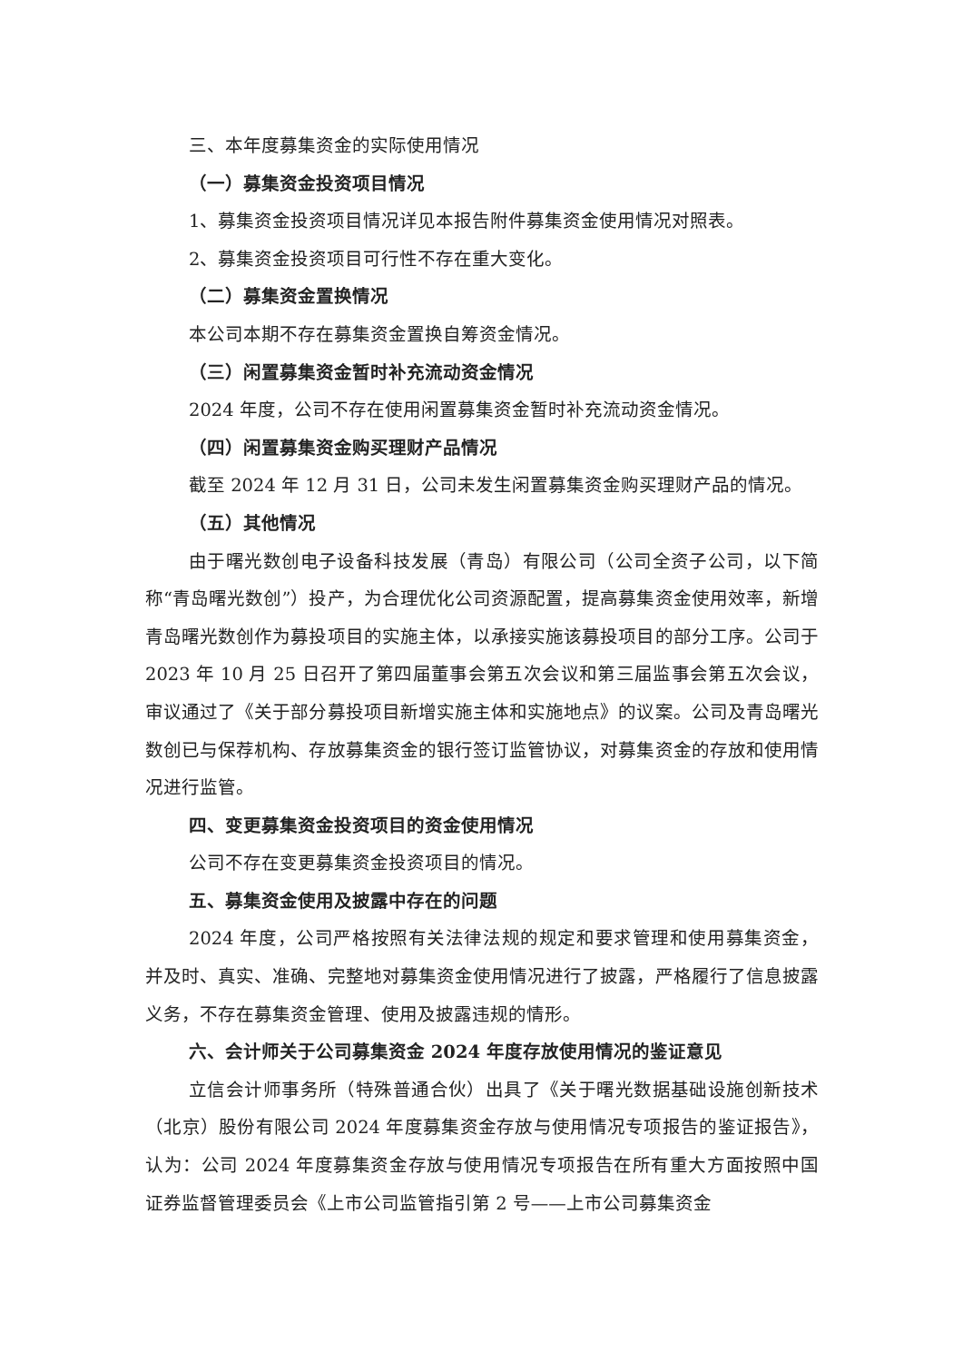三、本年度募集资金的实际使用情况
（一）募集资金投资项目情况
1、募集资金投资项目情况详见本报告附件募集资金使用情况对照表。
2、募集资金投资项目可行性不存在重大变化。
（二）募集资金置换情况
本公司本期不存在募集资金置换自筹资金情况。
（三）闲置募集资金暂时补充流动资金情况
2024 年度，公司不存在使用闲置募集资金暂时补充流动资金情况。
（四）闲置募集资金购买理财产品情况
截至 2024 年 12 月 31 日，公司未发生闲置募集资金购买理财产品的情况。
（五）其他情况
由于曙光数创电子设备科技发展（青岛）有限公司（公司全资子公司，以下简称“青岛曙光数创”）投产，为合理优化公司资源配置，提高募集资金使用效率，新增青岛曙光数创作为募投项目的实施主体，以承接实施该募投项目的部分工序。公司于 2023 年 10 月 25 日召开了第四届董事会第五次会议和第三届监事会第五次会议，审议通过了《关于部分募投项目新增实施主体和实施地点》的议案。公司及青岛曙光数创已与保荐机构、存放募集资金的银行签订监管协议，对募集资金的存放和使用情况进行监管。
四、变更募集资金投资项目的资金使用情况
公司不存在变更募集资金投资项目的情况。
五、募集资金使用及披露中存在的问题
2024 年度，公司严格按照有关法律法规的规定和要求管理和使用募集资金，并及时、真实、准确、完整地对募集资金使用情况进行了披露，严格履行了信息披露义务，不存在募集资金管理、使用及披露违规的情形。
六、会计师关于公司募集资金 2024 年度存放使用情况的鉴证意见
立信会计师事务所（特殊普通合伙）出具了《关于曙光数据基础设施创新技术（北京）股份有限公司 2024 年度募集资金存放与使用情况专项报告的鉴证报告》，认为：公司 2024 年度募集资金存放与使用情况专项报告在所有重大方面按照中国证券监督管理委员会《上市公司监管指引第 2 号——上市公司募集资金